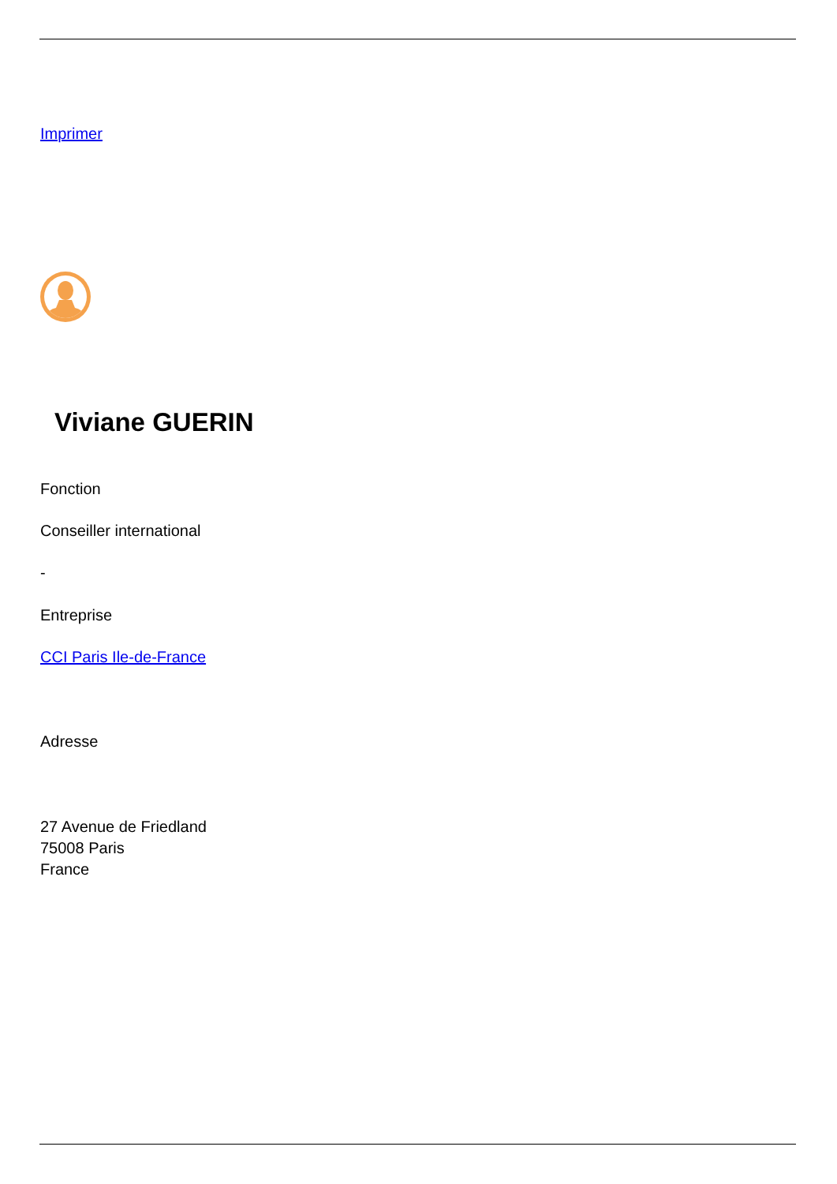Imprimer
Viviane GUERIN
Fonction
Conseiller international
-
Entreprise
CCI Paris Ile-de-France
Adresse
27 Avenue de Friedland
75008 Paris
France